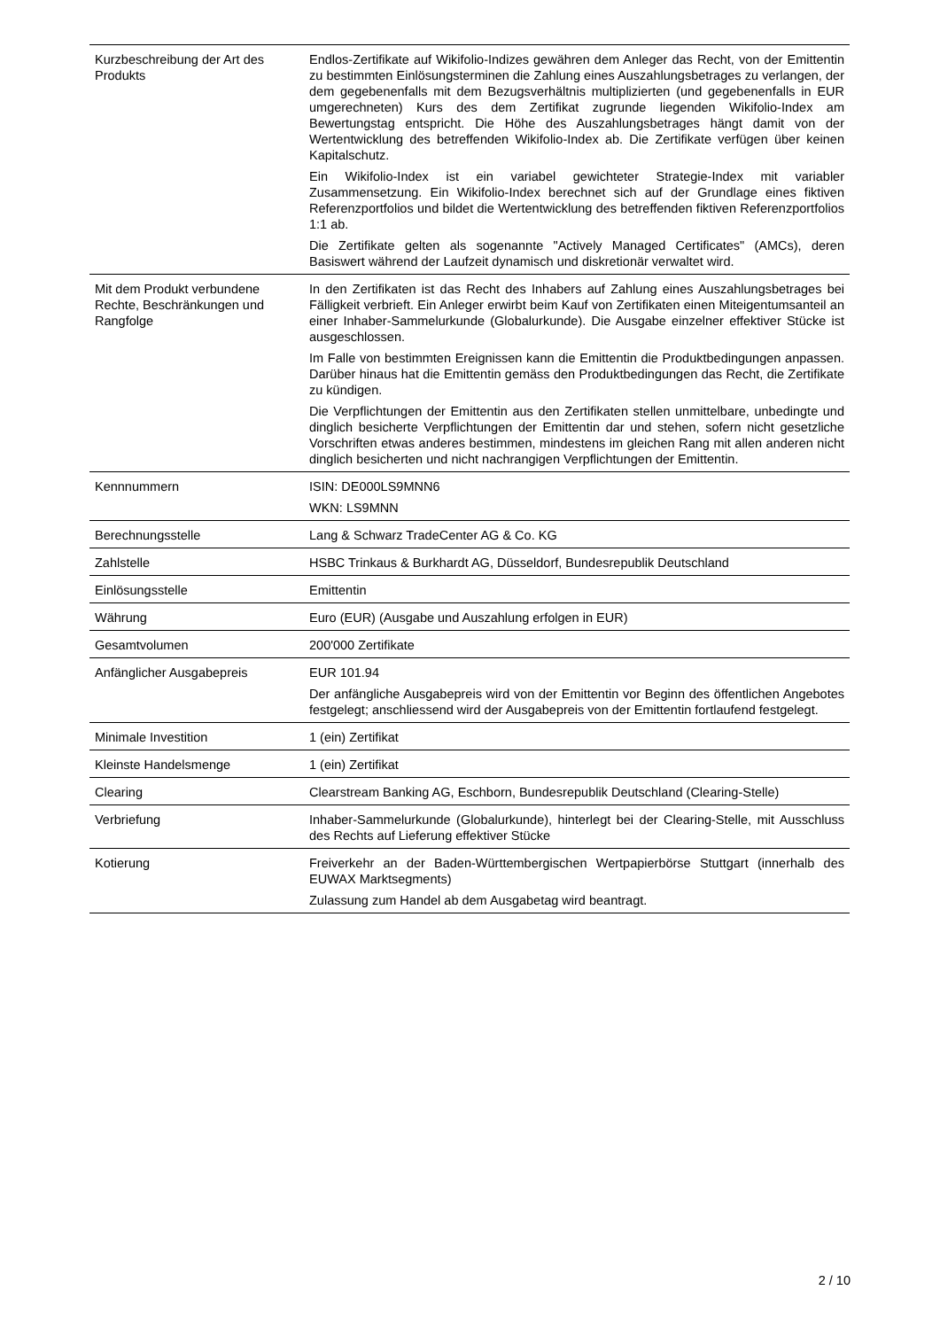| Kurzbeschreibung der Art des Produkts | Endlos-Zertifikate auf Wikifolio-Indizes gewähren dem Anleger das Recht, von der Emittentin zu bestimmten Einlösungsterminen die Zahlung eines Auszahlungsbetrages zu verlangen, der dem gegebenenfalls mit dem Bezugsverhältnis multiplizierten (und gegebenenfalls in EUR umgerechneten) Kurs des dem Zertifikat zugrunde liegenden Wikifolio-Index am Bewertungstag entspricht. Die Höhe des Auszahlungsbetrages hängt damit von der Wertentwicklung des betreffenden Wikifolio-Index ab. Die Zertifikate verfügen über keinen Kapitalschutz. Ein Wikifolio-Index ist ein variabel gewichteter Strategie-Index mit variabler Zusammensetzung. Ein Wikifolio-Index berechnet sich auf der Grundlage eines fiktiven Referenzportfolios und bildet die Wertentwicklung des betreffenden fiktiven Referenzportfolios 1:1 ab. Die Zertifikate gelten als sogenannte "Actively Managed Certificates" (AMCs), deren Basiswert während der Laufzeit dynamisch und diskretionär verwaltet wird. |
| Mit dem Produkt verbundene Rechte, Beschränkungen und Rangfolge | In den Zertifikaten ist das Recht des Inhabers auf Zahlung eines Auszahlungsbetrages bei Fälligkeit verbrieft. Ein Anleger erwirbt beim Kauf von Zertifikaten einen Miteigentumsanteil an einer Inhaber-Sammelurkunde (Globalurkunde). Die Ausgabe einzelner effektiver Stücke ist ausgeschlossen. Im Falle von bestimmten Ereignissen kann die Emittentin die Produktbedingungen anpassen. Darüber hinaus hat die Emittentin gemäss den Produktbedingungen das Recht, die Zertifikate zu kündigen. Die Verpflichtungen der Emittentin aus den Zertifikaten stellen unmittelbare, unbedingte und dinglich besicherte Verpflichtungen der Emittentin dar und stehen, sofern nicht gesetzliche Vorschriften etwas anderes bestimmen, mindestens im gleichen Rang mit allen anderen nicht dinglich besicherten und nicht nachrangigen Verpflichtungen der Emittentin. |
| Kennnummern | ISIN: DE000LS9MNN6 WKN: LS9MNN |
| Berechnungsstelle | Lang & Schwarz TradeCenter AG & Co. KG |
| Zahlstelle | HSBC Trinkaus & Burkhardt AG, Düsseldorf, Bundesrepublik Deutschland |
| Einlösungsstelle | Emittentin |
| Währung | Euro (EUR) (Ausgabe und Auszahlung erfolgen in EUR) |
| Gesamtvolumen | 200'000 Zertifikate |
| Anfänglicher Ausgabepreis | EUR 101.94 Der anfängliche Ausgabepreis wird von der Emittentin vor Beginn des öffentlichen Angebotes festgelegt; anschliessend wird der Ausgabepreis von der Emittentin fortlaufend festgelegt. |
| Minimale Investition | 1 (ein) Zertifikat |
| Kleinste Handelsmenge | 1 (ein) Zertifikat |
| Clearing | Clearstream Banking AG, Eschborn, Bundesrepublik Deutschland (Clearing-Stelle) |
| Verbriefung | Inhaber-Sammelurkunde (Globalurkunde), hinterlegt bei der Clearing-Stelle, mit Ausschluss des Rechts auf Lieferung effektiver Stücke |
| Kotierung | Freiverkehr an der Baden-Württembergischen Wertpapierbörse Stuttgart (innerhalb des EUWAX Marktsegments) Zulassung zum Handel ab dem Ausgabetag wird beantragt. |
2 / 10